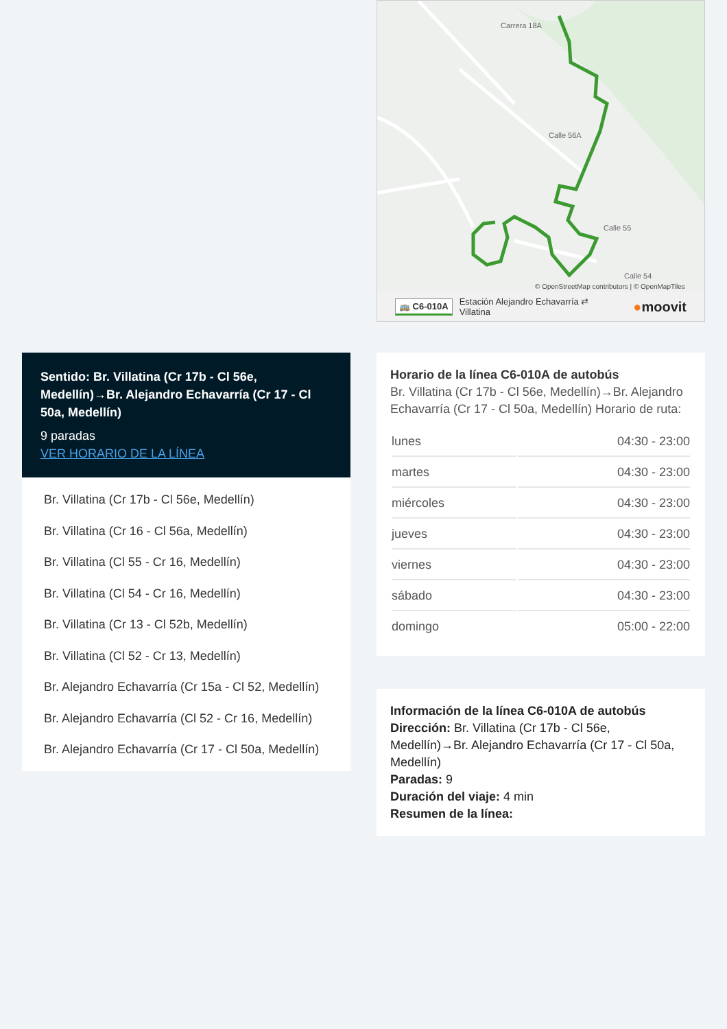Sentido: Br. Villatina (Cr 17b - Cl 56e, Medellín)→Br. Alejandro Echavarría (Cr 17 - Cl 50a, Medellín)
9 paradas
VER HORARIO DE LA LÍNEA
Br. Villatina (Cr 17b - Cl 56e, Medellín)
Br. Villatina (Cr 16 - Cl 56a, Medellín)
Br. Villatina (Cl 55 - Cr 16, Medellín)
Br. Villatina (Cl 54 - Cr 16, Medellín)
Br. Villatina (Cr 13 - Cl 52b, Medellín)
Br. Villatina (Cl 52 - Cr 13, Medellín)
Br. Alejandro Echavarría (Cr 15a - Cl 52, Medellín)
Br. Alejandro Echavarría (Cl 52 - Cr 16, Medellín)
Br. Alejandro Echavarría (Cr 17 - Cl 50a, Medellín)
Carrera 18A
Calle 56A
Calle 55
Calle 54
© OpenStreetMap contributors | © OpenMapTiles
🚌 C6-010A Estación Alejandro Echavarría ⇄
Villatina ●moovit
Horario de la línea C6-010A de autobús
Br. Villatina (Cr 17b - Cl 56e, Medellín)→Br. Alejandro Echavarría (Cr 17 - Cl 50a, Medellín) Horario de ruta:
| lunes | 04:30 - 23:00 |
| martes | 04:30 - 23:00 |
| miércoles | 04:30 - 23:00 |
| jueves | 04:30 - 23:00 |
| viernes | 04:30 - 23:00 |
| sábado | 04:30 - 23:00 |
| domingo | 05:00 - 22:00 |
Información de la línea C6-010A de autobús
Dirección: Br. Villatina (Cr 17b - Cl 56e, Medellín)→Br. Alejandro Echavarría (Cr 17 - Cl 50a, Medellín)
Paradas: 9
Duración del viaje: 4 min
Resumen de la línea: